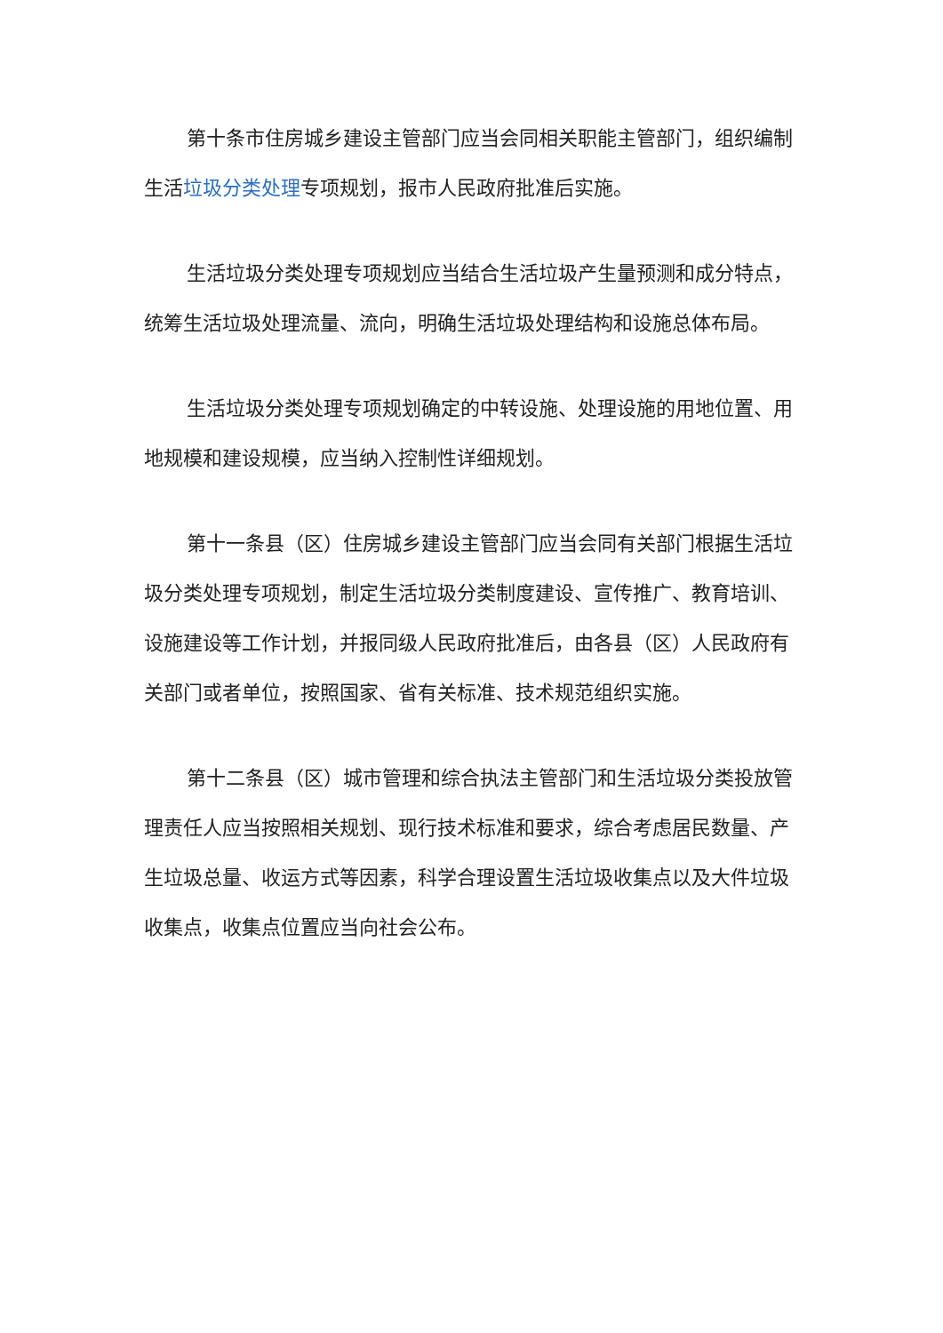第十条市住房城乡建设主管部门应当会同相关职能主管部门，组织编制生活垃圾分类处理专项规划，报市人民政府批准后实施。
生活垃圾分类处理专项规划应当结合生活垃圾产生量预测和成分特点，统筹生活垃圾处理流量、流向，明确生活垃圾处理结构和设施总体布局。
生活垃圾分类处理专项规划确定的中转设施、处理设施的用地位置、用地规模和建设规模，应当纳入控制性详细规划。
第十一条县（区）住房城乡建设主管部门应当会同有关部门根据生活垃圾分类处理专项规划，制定生活垃圾分类制度建设、宣传推广、教育培训、设施建设等工作计划，并报同级人民政府批准后，由各县（区）人民政府有关部门或者单位，按照国家、省有关标准、技术规范组织实施。
第十二条县（区）城市管理和综合执法主管部门和生活垃圾分类投放管理责任人应当按照相关规划、现行技术标准和要求，综合考虑居民数量、产生垃圾总量、收运方式等因素，科学合理设置生活垃圾收集点以及大件垃圾收集点，收集点位置应当向社会公布。